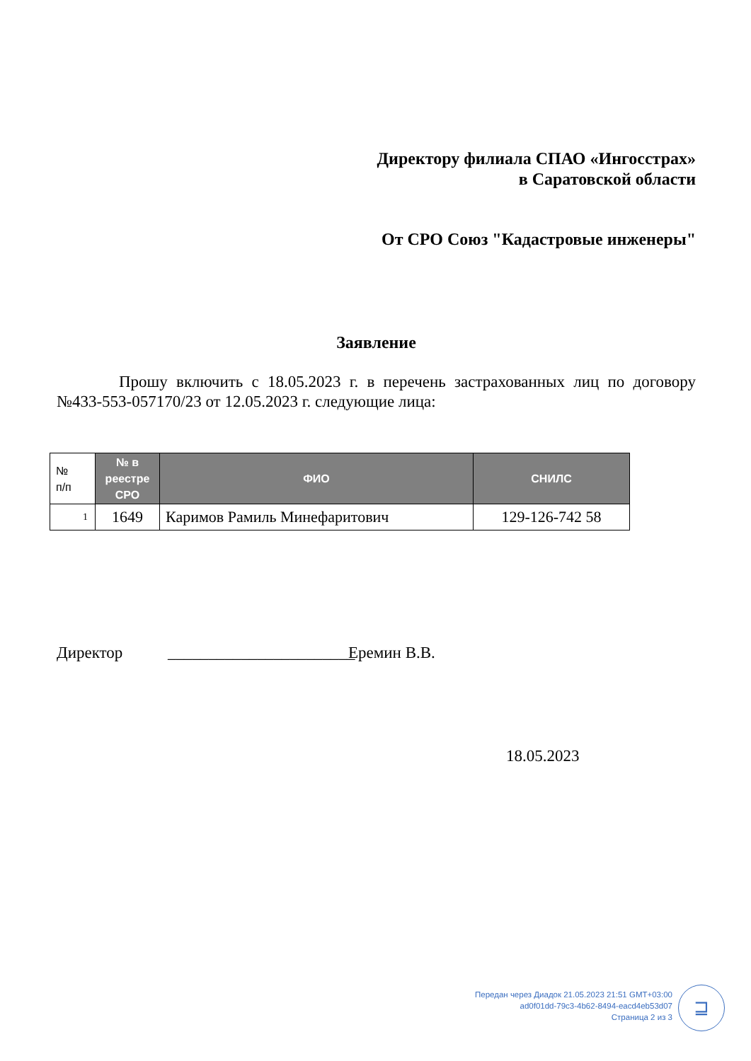Директору филиала СПАО «Ингосстрах»
в Саратовской области
От СРО Союз "Кадастровые инженеры"
Заявление
Прошу включить с 18.05.2023 г. в перечень застрахованных лиц по договору №433-553-057170/23 от 12.05.2023 г. следующие лица:
| № п/п | № в реестре СРО | ФИО | СНИЛС |
| --- | --- | --- | --- |
| 1 | 1649 | Каримов Рамиль Минефаритович | 129-126-742 58 |
Директор _______________________ Еремин В.В.
18.05.2023
Передан через Диадок 21.05.2023 21:51 GMT+03:00
ad0f01dd-79c3-4b62-8494-eacd4eb53d07
Страница 2 из 3
⊒